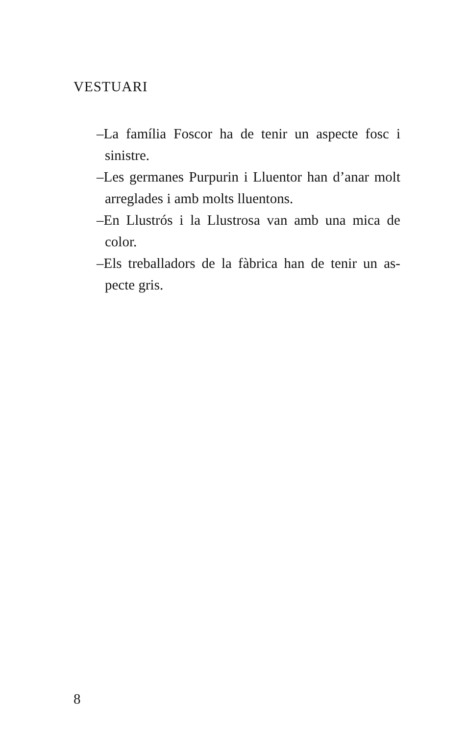VESTUARI
–La família Foscor ha de tenir un aspecte fosc i sinistre.
–Les germanes Purpurin i Lluentor han d’anar molt arreglades i amb molts lluentons.
–En Llustrós i la Llustrosa van amb una mica de color.
–Els treballadors de la fàbrica han de tenir un as-pecte gris.
8